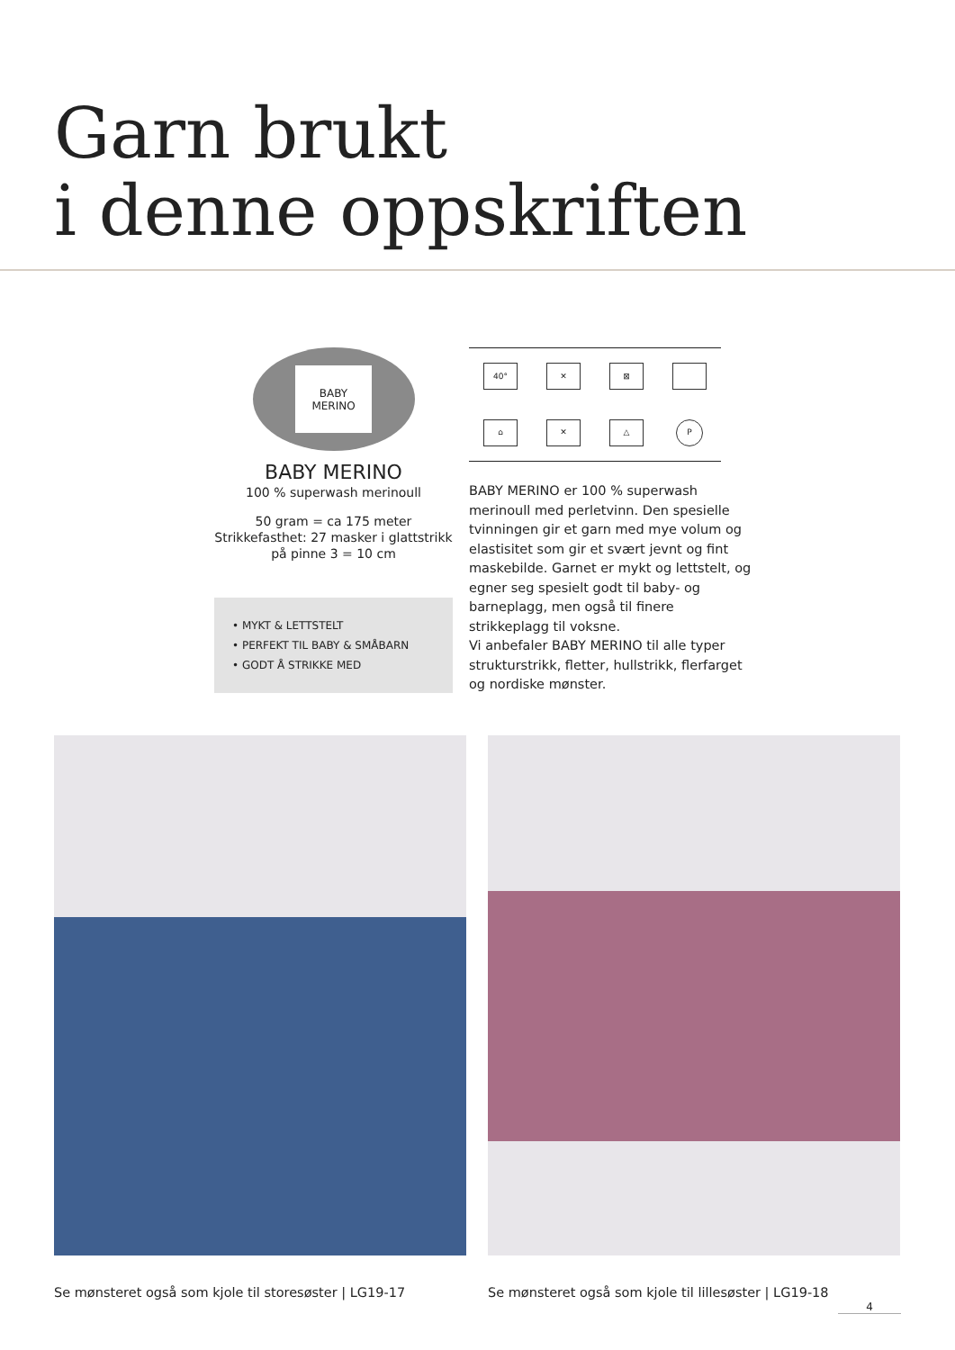Garn brukt
i denne oppskriften
BABY
MERINO
BABY MERINO
100 % superwash merinoull
50 gram = ca 175 meter
Strikkefasthet: 27 masker i glattstrikk
på pinne 3 = 10 cm
• MYKT & LETTSTELT
• PERFEKT TIL BABY & SMÅBARN
• GODT Å STRIKKE MED
40°
✕
⊠
⌂
✕
△
P
BABY MERINO er 100 % superwash merinoull med perletvinn. Den spesielle tvinningen gir et garn med mye volum og elastisitet som gir et svært jevnt og fint maskebilde. Garnet er mykt og lettstelt, og egner seg spesielt godt til baby- og barneplagg, men også til finere strikkeplagg til voksne.
Vi anbefaler BABY MERINO til alle typer strukturstrikk, fletter, hullstrikk, flerfarget og nordiske mønster.
Se mønsteret også som kjole til storesøster | LG19-17
Se mønsteret også som kjole til lillesøster | LG19-18
4